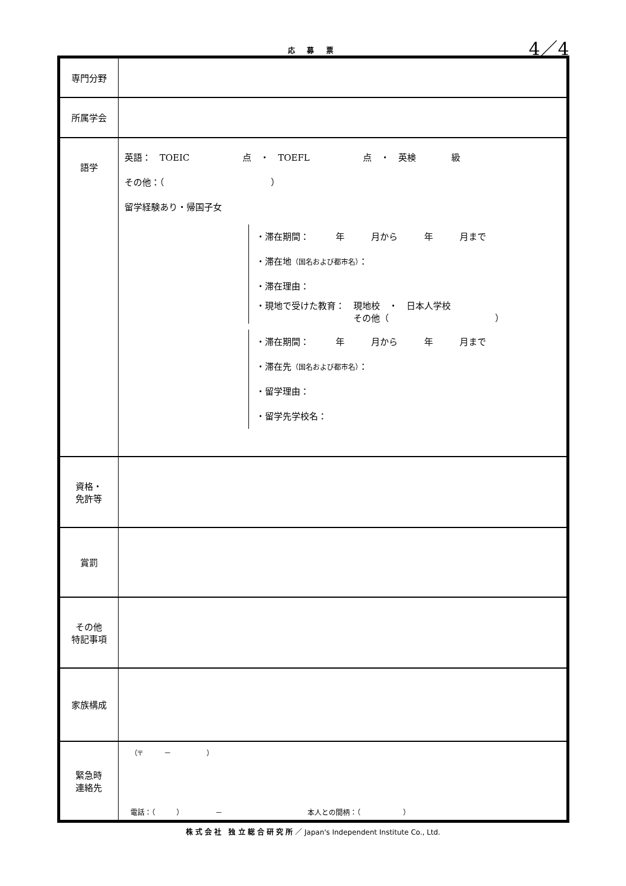応 募 票
4／4
| 専門分野 | |
| 所属学会 | |
| 語学 | 英語： TOEIC 点 ・ TOEFL 点 ・ 英検 級 その他：（ ） 留学経験あり・帰国子女 ・滞在期間： 年 月から 年 月まで ・滞在地 （国名および都市名） ： ・滞在理由： ・現地で受けた教育： 現地校 ・ 日本人学校 その他（ ） ・滞在期間： 年 月から 年 月まで ・滞在先 （国名および都市名） ： ・留学理由： ・留学先学校名： |
| 資格・ 免許等 | |
| 賞罰 | |
| その他 特記事項 | |
| 家族構成 | |
| 緊急時 連絡先 | （〒 － ） 電話：（ ） － 本人との間柄：（ ） |
株 式 会 社　独 立 総 合 研 究 所 ／ Japan's Independent Institute Co., Ltd.